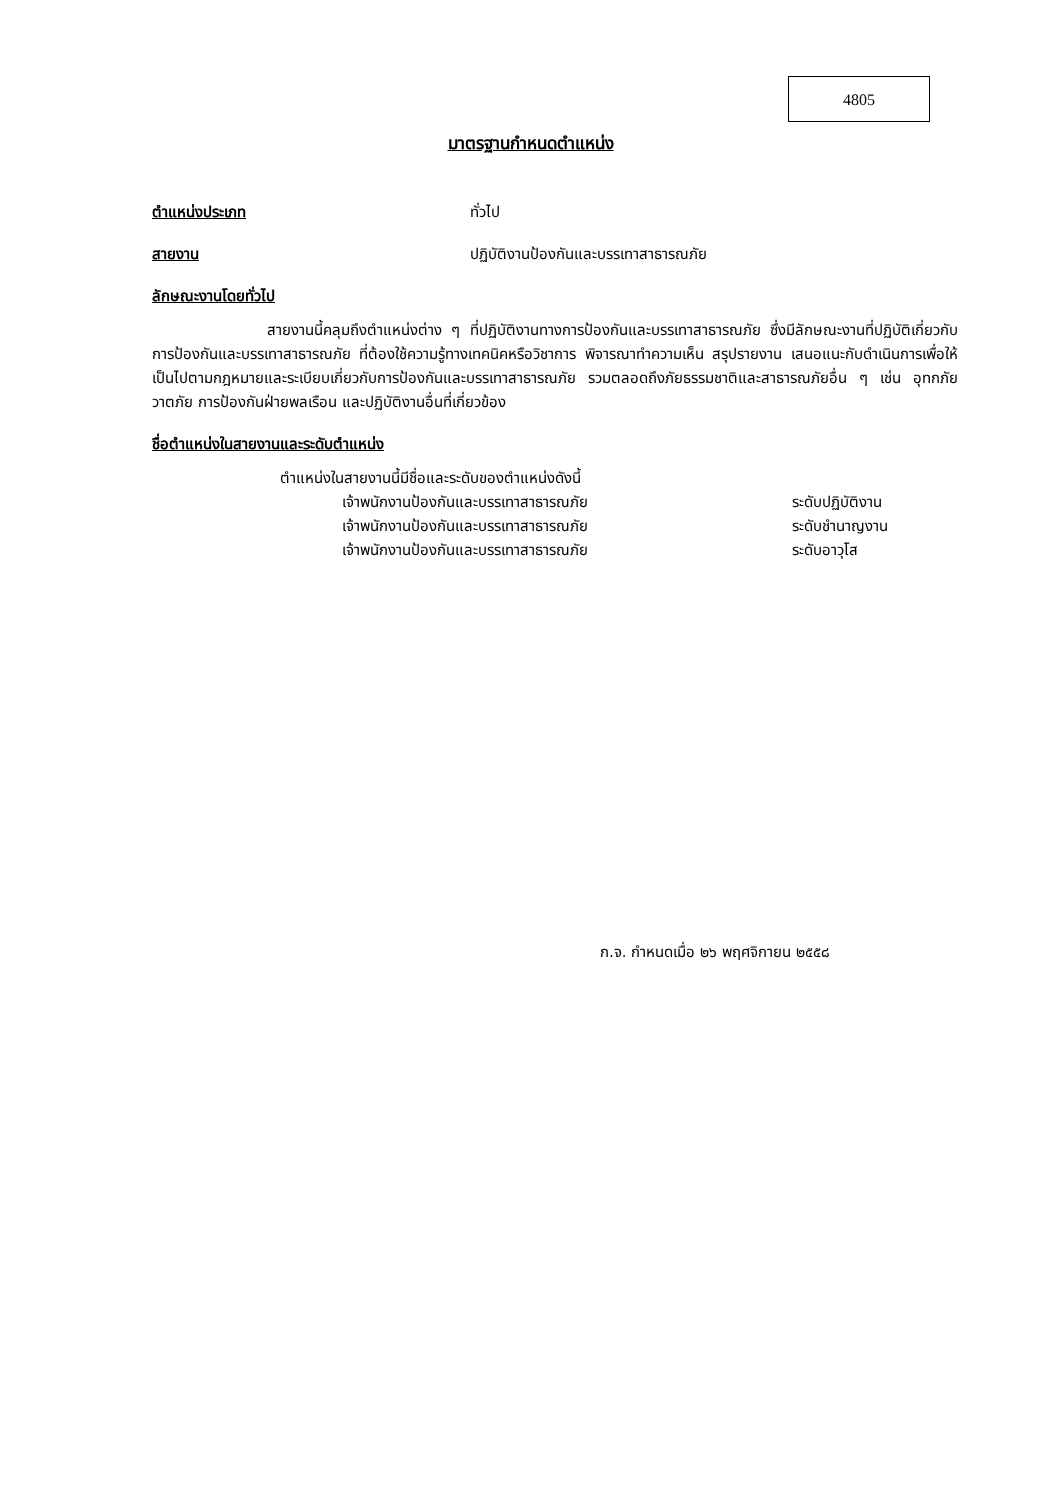4805
มาตรฐานกำหนดตำแหน่ง
ตำแหน่งประเภท ทั่วไป
สายงาน ปฏิบัติงานป้องกันและบรรเทาสาธารณภัย
ลักษณะงานโดยทั่วไป
สายงานนี้คลุมถึงตำแหน่งต่าง ๆ ที่ปฏิบัติงานทางการป้องกันและบรรเทาสาธารณภัย ซึ่งมีลักษณะงานที่ปฏิบัติเกี่ยวกับการป้องกันและบรรเทาสาธารณภัย ที่ต้องใช้ความรู้ทางเทคนิคหรือวิชาการ พิจารณาทำความเห็น สรุปรายงาน เสนอแนะกับดำเนินการเพื่อให้เป็นไปตามกฎหมายและระเบียบเกี่ยวกับการป้องกันและบรรเทาสาธารณภัย รวมตลอดถึงภัยธรรมชาติและสาธารณภัยอื่น ๆ เช่น อุทกภัย วาตภัย การป้องกันฝ่ายพลเรือน และปฏิบัติงานอื่นที่เกี่ยวข้อง
ชื่อตำแหน่งในสายงานและระดับตำแหน่ง
ตำแหน่งในสายงานนี้มีชื่อและระดับของตำแหน่งดังนี้
เจ้าพนักงานป้องกันและบรรเทาสาธารณภัย ระดับปฏิบัติงาน
เจ้าพนักงานป้องกันและบรรเทาสาธารณภัย ระดับชำนาญงาน
เจ้าพนักงานป้องกันและบรรเทาสาธารณภัย ระดับอาวุโส
ก.จ. กำหนดเมื่อ ๒๖ พฤศจิกายน ๒๕๕๘